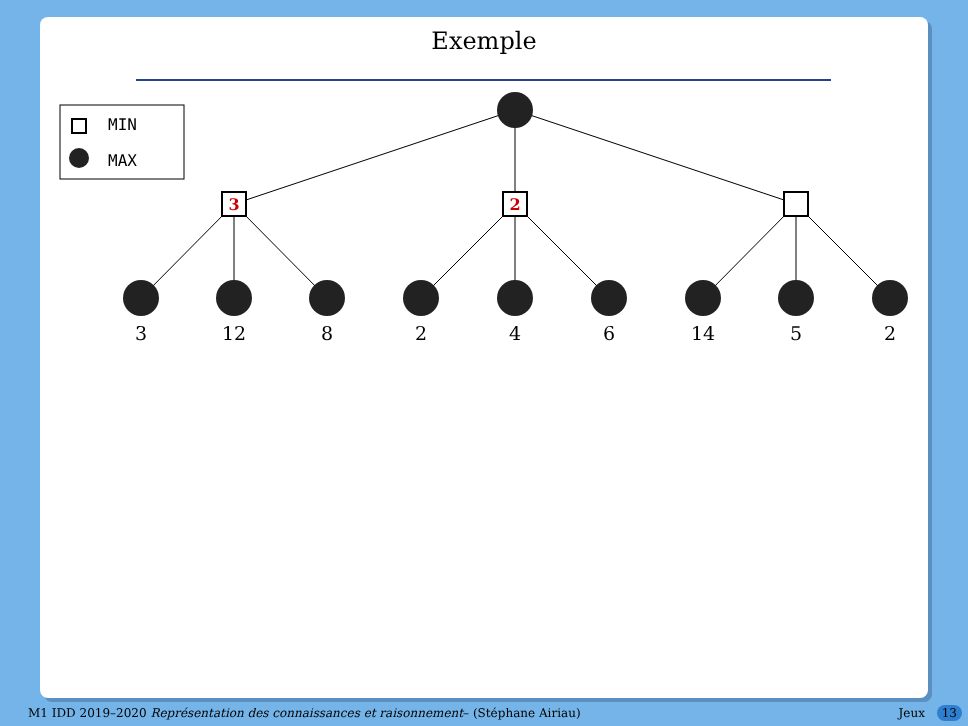Exemple
MIN
MAX
3
2
3
12
8
2
4
6
14
5
2
M1 IDD 2019–2020 Représentation des connaissances et raisonnement– (Stéphane Airiau) Jeux 13